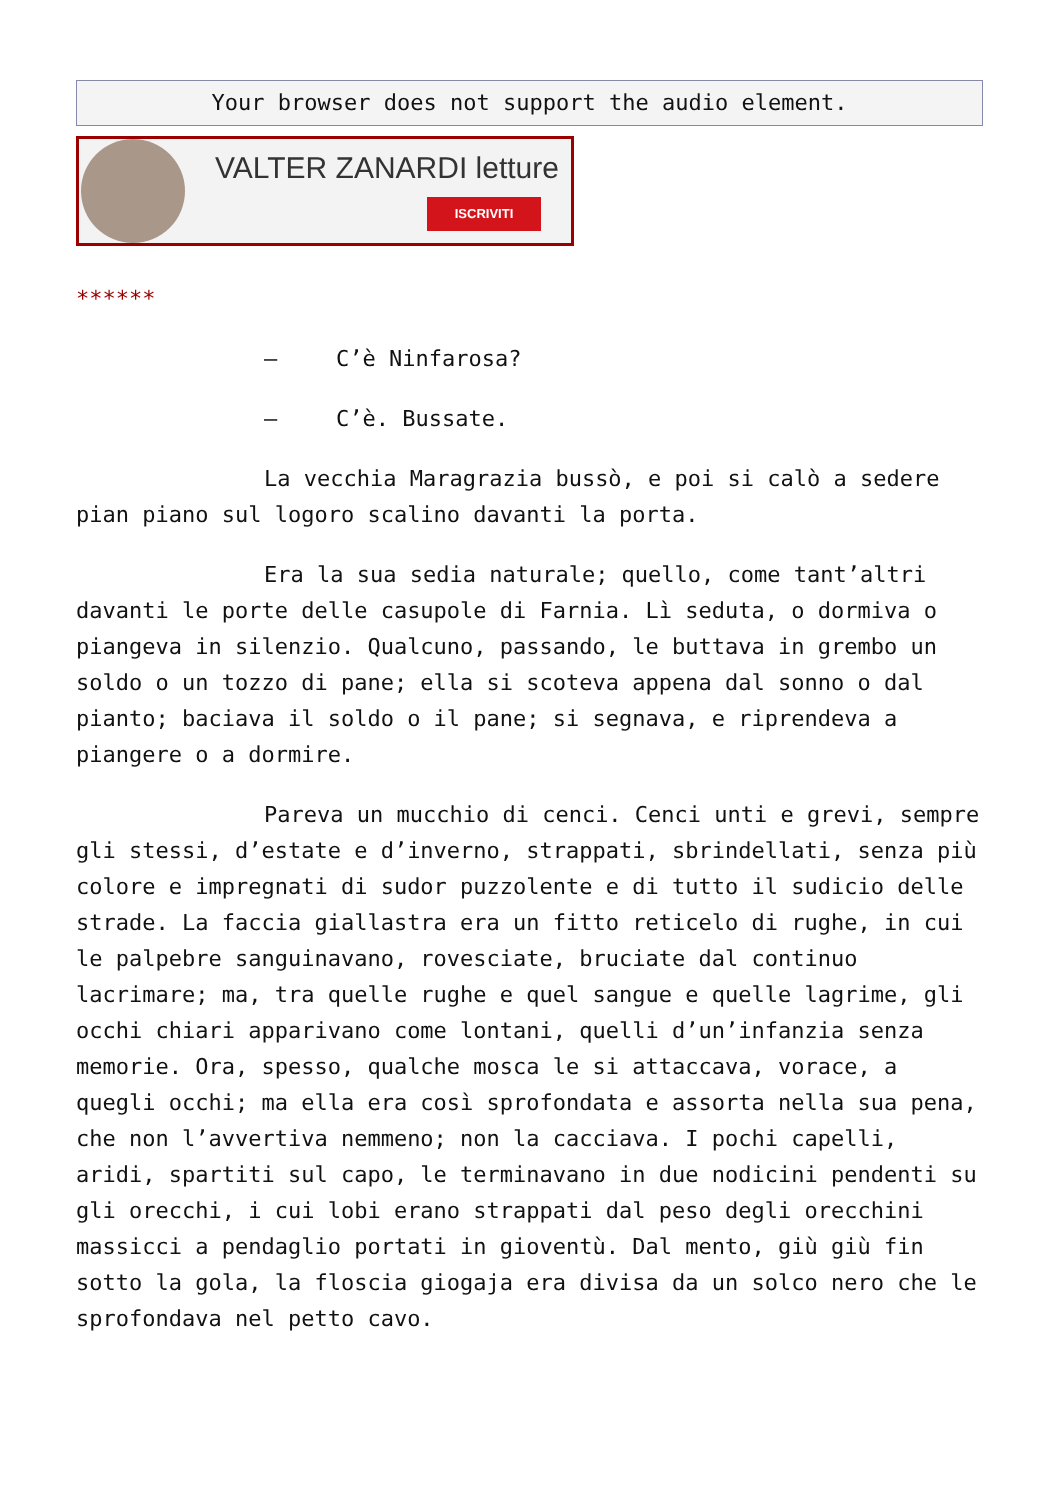Your browser does not support the audio element.
VALTER ZANARDI letture
ISCRIVITI
******
– C’è Ninfarosa?
– C’è. Bussate.
La vecchia Maragrazia bussò, e poi si calò a sedere pian piano sul logoro scalino davanti la porta.
Era la sua sedia naturale; quello, come tant’altri davanti le porte delle casupole di Farnia. Lì seduta, o dormiva o piangeva in silenzio. Qualcuno, passando, le buttava in grembo un soldo o un tozzo di pane; ella si scoteva appena dal sonno o dal pianto; baciava il soldo o il pane; si segnava, e riprendeva a piangere o a dormire.
Pareva un mucchio di cenci. Cenci unti e grevi, sempre gli stessi, d’estate e d’inverno, strappati, sbrindellati, senza più colore e impregnati di sudor puzzolente e di tutto il sudicio delle strade. La faccia giallastra era un fitto reticelo di rughe, in cui le palpebre sanguinavano, rovesciate, bruciate dal continuo lacrimare; ma, tra quelle rughe e quel sangue e quelle lagrime, gli occhi chiari apparivano come lontani, quelli d’un’infanzia senza memorie. Ora, spesso, qualche mosca le si attaccava, vorace, a quegli occhi; ma ella era così sprofondata e assorta nella sua pena, che non l’avvertiva nemmeno; non la cacciava. I pochi capelli, aridi, spartiti sul capo, le terminavano in due nodicini pendenti su gli orecchi, i cui lobi erano strappati dal peso degli orecchini massicci a pendaglio portati in gioventù. Dal mento, giù giù fin sotto la gola, la floscia giogaja era divisa da un solco nero che le sprofondava nel petto cavo.